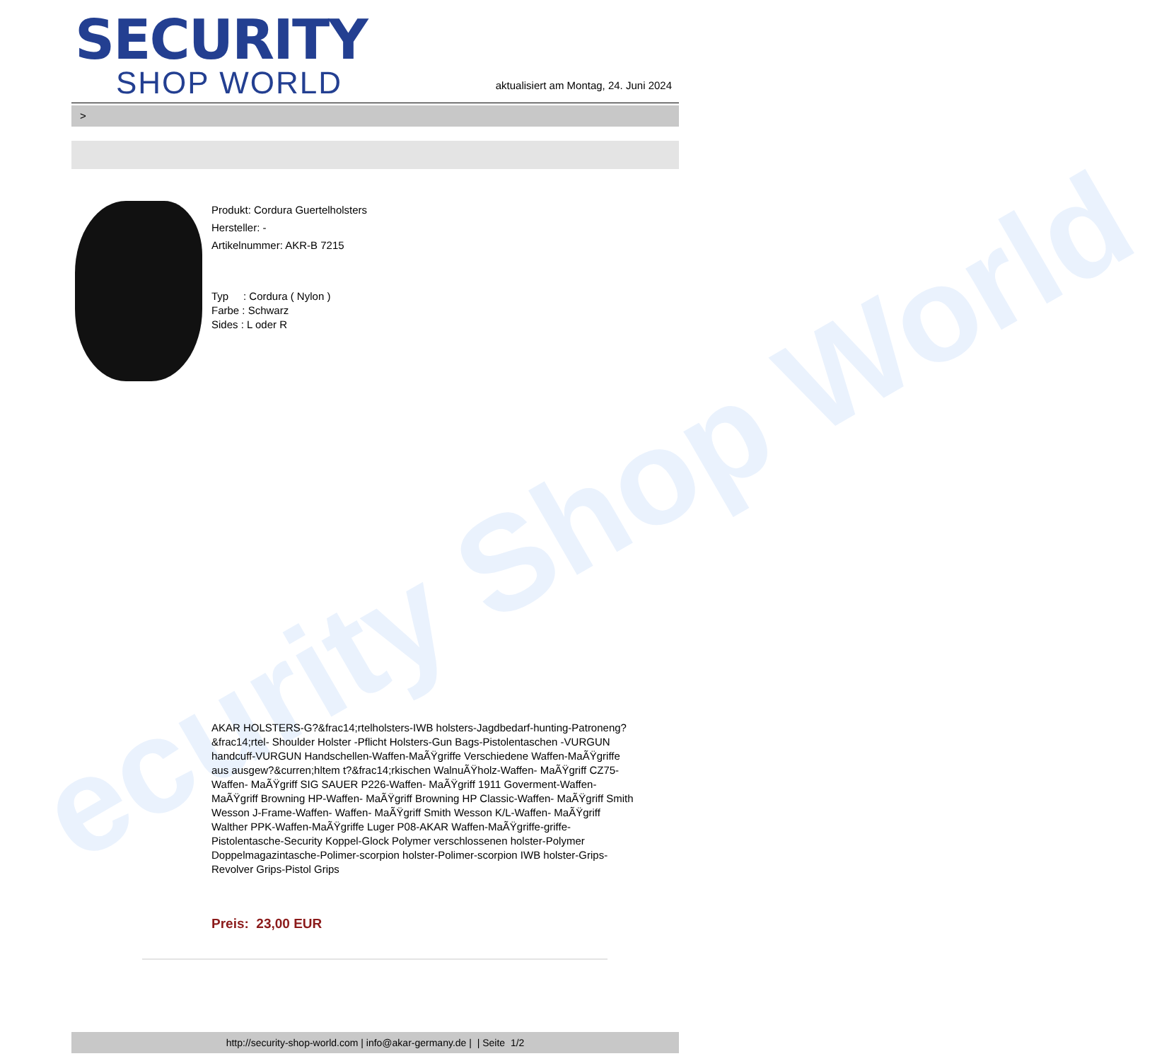ecurity Shop World
SECURITY
SHOP WORLD
aktualisiert am Montag, 24. Juni 2024
>
Produkt: Cordura Guertelholsters
Hersteller: -
Artikelnummer: AKR-B 7215
Typ : Cordura ( Nylon )
Farbe : Schwarz
Sides : L oder R
AKAR HOLSTERS-G?&frac14;rtelholsters-IWB holsters-Jagdbedarf-hunting-Patroneng?&frac14;rtel- Shoulder Holster -Pflicht Holsters-Gun Bags-Pistolentaschen -VURGUN handcuff-VURGUN Handschellen-Waffen-MaÃŸgriffe Verschiedene Waffen-MaÃŸgriffe aus ausgew?&curren;hltem t?&frac14;rkischen WalnuÃŸholz-Waffen- MaÃŸgriff CZ75-Waffen- MaÃŸgriff SIG SAUER P226-Waffen- MaÃŸgriff 1911 Goverment-Waffen- MaÃŸgriff Browning HP-Waffen- MaÃŸgriff Browning HP Classic-Waffen- MaÃŸgriff Smith Wesson J-Frame-Waffen- Waffen- MaÃŸgriff Smith Wesson K/L-Waffen- MaÃŸgriff Walther PPK-Waffen-MaÃŸgriffe Luger P08-AKAR Waffen-MaÃŸgriffe-griffe-Pistolentasche-Security Koppel-Glock Polymer verschlossenen holster-Polymer Doppelmagazintasche-Polimer-scorpion holster-Polimer-scorpion IWB holster-Grips-Revolver Grips-Pistol Grips
Preis: 23,00 EUR
http://security-shop-world.com | info@akar-germany.de | | Seite 1/2